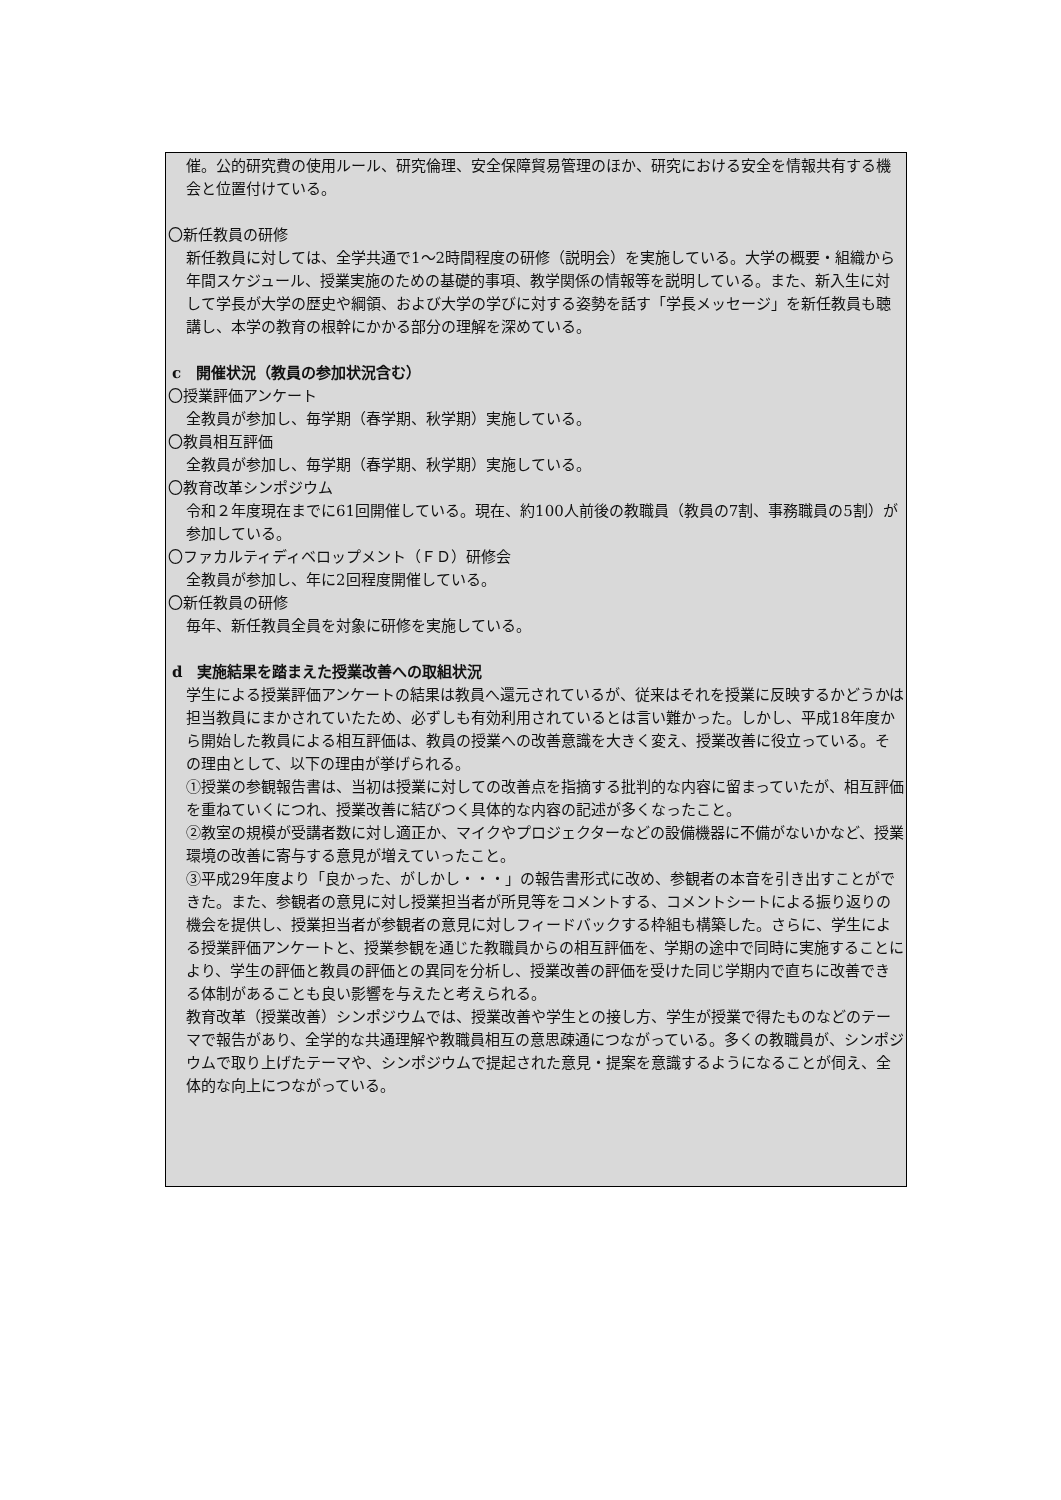催。公的研究費の使用ルール、研究倫理、安全保障貿易管理のほか、研究における安全を情報共有する機会と位置付けている。
〇新任教員の研修
新任教員に対しては、全学共通で1〜2時間程度の研修（説明会）を実施している。大学の概要・組織から年間スケジュール、授業実施のための基礎的事項、教学関係の情報等を説明している。また、新入生に対して学長が大学の歴史や綱領、および大学の学びに対する姿勢を話す「学長メッセージ」を新任教員も聴講し、本学の教育の根幹にかかる部分の理解を深めている。
c　開催状況（教員の参加状況含む）
〇授業評価アンケート
全教員が参加し、毎学期（春学期、秋学期）実施している。
〇教員相互評価
全教員が参加し、毎学期（春学期、秋学期）実施している。
〇教育改革シンポジウム
令和２年度現在までに61回開催している。現在、約100人前後の教職員（教員の7割、事務職員の5割）が参加している。
〇ファカルティディベロップメント（ＦＤ）研修会
全教員が参加し、年に2回程度開催している。
〇新任教員の研修
毎年、新任教員全員を対象に研修を実施している。
d　実施結果を踏まえた授業改善への取組状況
学生による授業評価アンケートの結果は教員へ還元されているが、従来はそれを授業に反映するかどうかは担当教員にまかされていたため、必ずしも有効利用されているとは言い難かった。しかし、平成18年度から開始した教員による相互評価は、教員の授業への改善意識を大きく変え、授業改善に役立っている。その理由として、以下の理由が挙げられる。
①授業の参観報告書は、当初は授業に対しての改善点を指摘する批判的な内容に留まっていたが、相互評価を重ねていくにつれ、授業改善に結びつく具体的な内容の記述が多くなったこと。
②教室の規模が受講者数に対し適正か、マイクやプロジェクターなどの設備機器に不備がないかなど、授業環境の改善に寄与する意見が増えていったこと。
③平成29年度より「良かった、がしかし・・・」の報告書形式に改め、参観者の本音を引き出すことができた。また、参観者の意見に対し授業担当者が所見等をコメントする、コメントシートによる振り返りの機会を提供し、授業担当者が参観者の意見に対しフィードバックする枠組も構築した。さらに、学生による授業評価アンケートと、授業参観を通じた教職員からの相互評価を、学期の途中で同時に実施することにより、学生の評価と教員の評価との異同を分析し、授業改善の評価を受けた同じ学期内で直ちに改善できる体制があることも良い影響を与えたと考えられる。
教育改革（授業改善）シンポジウムでは、授業改善や学生との接し方、学生が授業で得たものなどのテーマで報告があり、全学的な共通理解や教職員相互の意思疎通につながっている。多くの教職員が、シンポジウムで取り上げたテーマや、シンポジウムで提起された意見・提案を意識するようになることが伺え、全体的な向上につながっている。